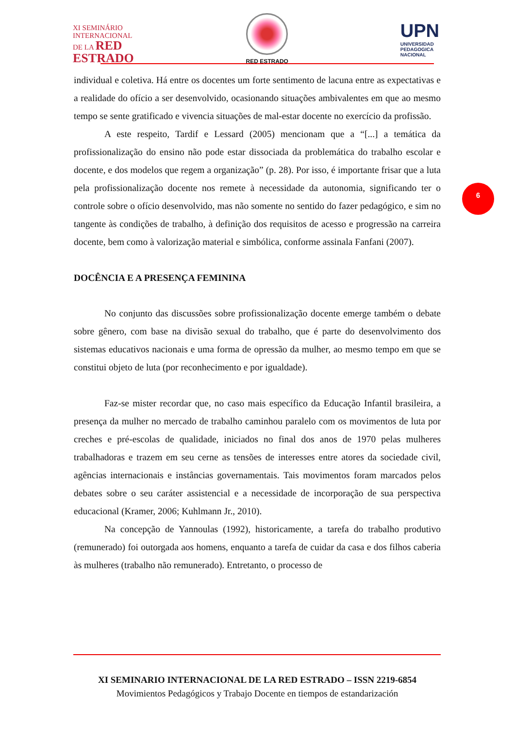XI SEMINÁRIO
INTERNACIONAL
DE LA RED
ESTRADO
RED ESTRADO
UPN
UNIVERSIDAD
PEDAGOGICA
NACIONAL
individual e coletiva. Há entre os docentes um forte sentimento de lacuna entre as expectativas e a realidade do ofício a ser desenvolvido, ocasionando situações ambivalentes em que ao mesmo tempo se sente gratificado e vivencia situações de mal-estar docente no exercício da profissão.
A este respeito, Tardif e Lessard (2005) mencionam que a “[...] a temática da profissionalização do ensino não pode estar dissociada da problemática do trabalho escolar e docente, e dos modelos que regem a organização” (p. 28). Por isso, é importante frisar que a luta pela profissionalização docente nos remete à necessidade da autonomia, significando ter o controle sobre o ofício desenvolvido, mas não somente no sentido do fazer pedagógico, e sim no tangente às condições de trabalho, à definição dos requisitos de acesso e progressão na carreira docente, bem como à valorização material e simbólica, conforme assinala Fanfani (2007).
DOCÊNCIA E A PRESENÇA FEMININA
No conjunto das discussões sobre profissionalização docente emerge também o debate sobre gênero, com base na divisão sexual do trabalho, que é parte do desenvolvimento dos sistemas educativos nacionais e uma forma de opressão da mulher, ao mesmo tempo em que se constitui objeto de luta (por reconhecimento e por igualdade).
Faz-se mister recordar que, no caso mais específico da Educação Infantil brasileira, a presença da mulher no mercado de trabalho caminhou paralelo com os movimentos de luta por creches e pré-escolas de qualidade, iniciados no final dos anos de 1970 pelas mulheres trabalhadoras e trazem em seu cerne as tensões de interesses entre atores da sociedade civil, agências internacionais e instâncias governamentais. Tais movimentos foram marcados pelos debates sobre o seu caráter assistencial e a necessidade de incorporação de sua perspectiva educacional (Kramer, 2006; Kuhlmann Jr., 2010).
Na concepção de Yannoulas (1992), historicamente, a tarefa do trabalho produtivo (remunerado) foi outorgada aos homens, enquanto a tarefa de cuidar da casa e dos filhos caberia às mulheres (trabalho não remunerado). Entretanto, o processo de
6
XI SEMINARIO INTERNACIONAL DE LA RED ESTRADO – ISSN 2219-6854
Movimientos Pedagógicos y Trabajo Docente en tiempos de estandarización